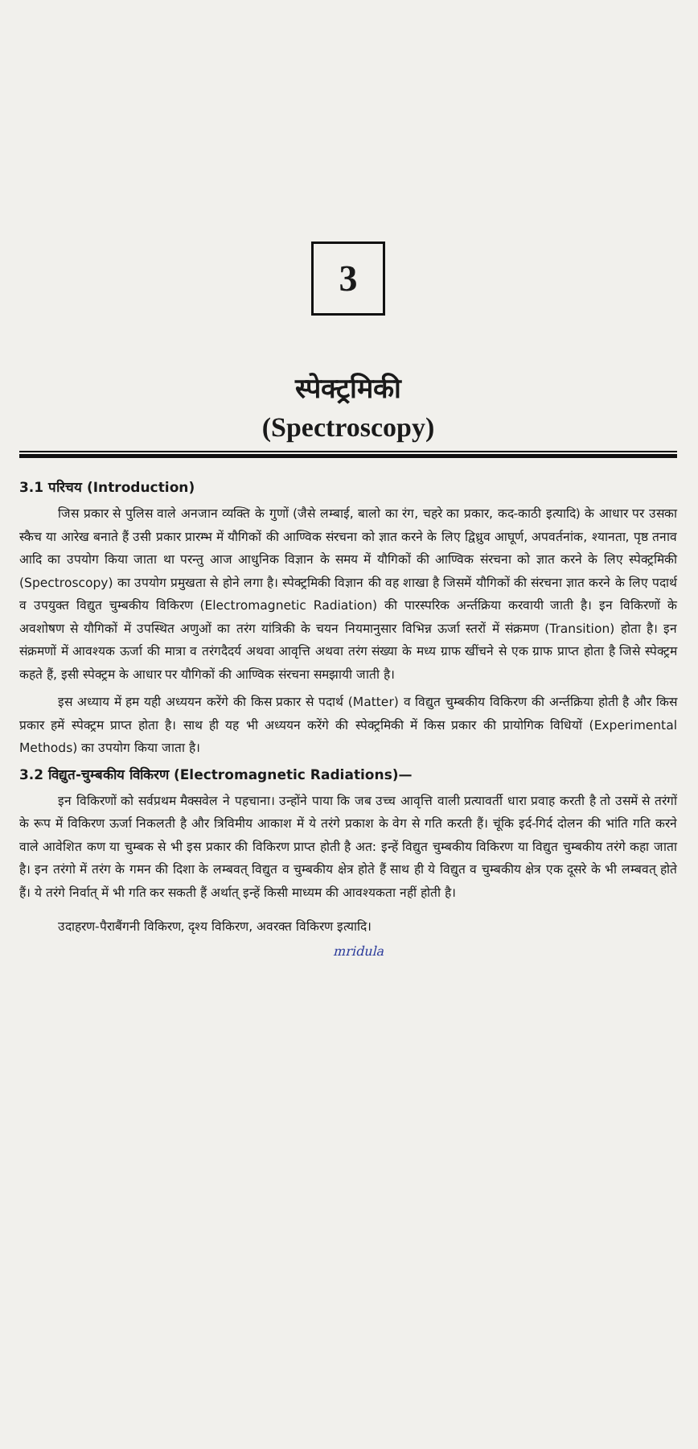3
स्पेक्ट्रमिकी
(Spectroscopy)
3.1 परिचय (Introduction)
जिस प्रकार से पुलिस वाले अनजान व्यक्ति के गुणों (जैसे लम्बाई, बालो का रंग, चहरे का प्रकार, कद-काठी इत्यादि) के आधार पर उसका स्कैच या आरेख बनाते हैं उसी प्रकार प्रारम्भ में यौगिकों की आण्विक संरचना को ज्ञात करने के लिए द्विध्रुव आघूर्ण, अपवर्तनांक, श्यानता, पृष्ठ तनाव आदि का उपयोग किया जाता था परन्तु आज आधुनिक विज्ञान के समय में यौगिकों की आण्विक संरचना को ज्ञात करने के लिए स्पेक्ट्रमिकी (Spectroscopy) का उपयोग प्रमुखता से होने लगा है। स्पेक्ट्रमिकी विज्ञान की वह शाखा है जिसमें यौगिकों की संरचना ज्ञात करने के लिए पदार्थ व उपयुक्त विद्युत चुम्बकीय विकिरण (Electromagnetic Radiation) की पारस्परिक अर्न्तक्रिया करवायी जाती है। इन विकिरणों के अवशोषण से यौगिकों में उपस्थित अणुओं का तरंग यांत्रिकी के चयन नियमानुसार विभिन्न ऊर्जा स्तरों में संक्रमण (Transition) होता है। इन संक्रमणों में आवश्यक ऊर्जा की मात्रा व तरंगदैदर्य अथवा आवृत्ति अथवा तरंग संख्या के मध्य ग्राफ खींचने से एक ग्राफ प्राप्त होता है जिसे स्पेक्ट्रम कहते हैं, इसी स्पेक्ट्रम के आधार पर यौगिकों की आण्विक संरचना समझायी जाती है।
इस अध्याय में हम यही अध्ययन करेंगे की किस प्रकार से पदार्थ (Matter) व विद्युत चुम्बकीय विकिरण की अर्न्तक्रिया होती है और किस प्रकार हमें स्पेक्ट्रम प्राप्त होता है। साथ ही यह भी अध्ययन करेंगे की स्पेक्ट्रमिकी में किस प्रकार की प्रायोगिक विधियों (Experimental Methods) का उपयोग किया जाता है।
3.2 विद्युत-चुम्बकीय विकिरण (Electromagnetic Radiations)—
इन विकिरणों को सर्वप्रथम मैक्सवेल ने पहचाना। उन्होंने पाया कि जब उच्च आवृत्ति वाली प्रत्यावर्ती धारा प्रवाह करती है तो उसमें से तरंगों के रूप में विकिरण ऊर्जा निकलती है और त्रिविमीय आकाश में ये तरंगे प्रकाश के वेग से गति करती हैं। चूंकि इर्द-गिर्द दोलन की भांति गति करने वाले आवेशित कण या चुम्बक से भी इस प्रकार की विकिरण प्राप्त होती है अत: इन्हें विद्युत चुम्बकीय विकिरण या विद्युत चुम्बकीय तरंगे कहा जाता है। इन तरंगो में तरंग के गमन की दिशा के लम्बवत् विद्युत व चुम्बकीय क्षेत्र होते हैं साथ ही ये विद्युत व चुम्बकीय क्षेत्र एक दूसरे के भी लम्बवत् होते हैं। ये तरंगे निर्वात् में भी गति कर सकती हैं अर्थात् इन्हें किसी माध्यम की आवश्यकता नहीं होती है।
उदाहरण-पैराबैंगनी विकिरण, दृश्य विकिरण, अवरक्त विकिरण इत्यादि।
mridula